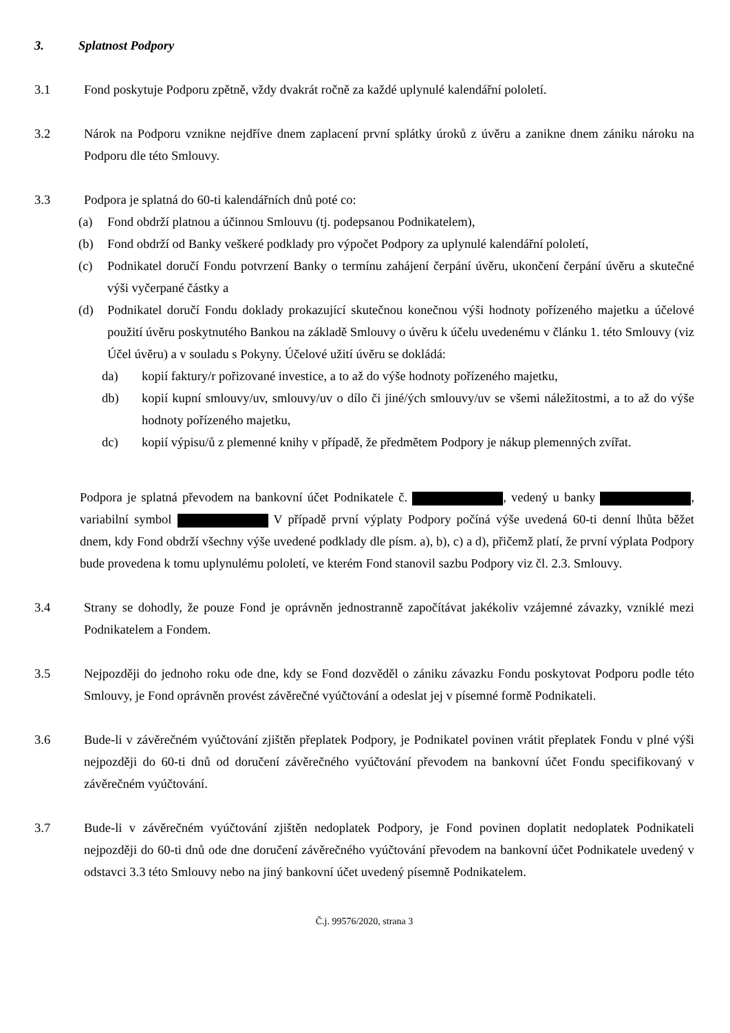3. Splatnost Podpory
3.1 Fond poskytuje Podporu zpětně, vždy dvakrát ročně za každé uplynulé kalendářní pololetí.
3.2 Nárok na Podporu vznikne nejdříve dnem zaplacení první splátky úroků z úvěru a zanikne dnem zániku nároku na Podporu dle této Smlouvy.
3.3 Podpora je splatná do 60-ti kalendářních dnů poté co:
(a) Fond obdrží platnou a účinnou Smlouvu (tj. podepsanou Podnikatelem),
(b) Fond obdrží od Banky veškeré podklady pro výpočet Podpory za uplynulé kalendářní pololetí,
(c) Podnikatel doručí Fondu potvrzení Banky o termínu zahájení čerpání úvěru, ukončení čerpání úvěru a skutečné výši vyčerpané částky a
(d) Podnikatel doručí Fondu doklady prokazující skutečnou konečnou výši hodnoty pořízeného majetku a účelové použití úvěru poskytnutého Bankou na základě Smlouvy o úvěru k účelu uvedenému v článku 1. této Smlouvy (viz Účel úvěru) a v souladu s Pokyny. Účelové užití úvěru se dokládá:
da) kopií faktury/r pořizované investice, a to až do výše hodnoty pořízeného majetku,
db) kopií kupní smlouvy/uv, smlouvy/uv o dílo či jiné/ých smlouvy/uv se všemi náležitostmi, a to až do výše hodnoty pořízeného majetku,
dc) kopií výpisu/ů z plemenné knihy v případě, že předmětem Podpory je nákup plemenných zvířat.
Podpora je splatná převodem na bankovní účet Podnikatele č. , vedený u banky , variabilní symbol V případě první výplaty Podpory počíná výše uvedená 60-ti denní lhůta běžet dnem, kdy Fond obdrží všechny výše uvedené podklady dle písm. a), b), c) a d), přičemž platí, že první výplata Podpory bude provedena k tomu uplynulému pololetí, ve kterém Fond stanovil sazbu Podpory viz čl. 2.3. Smlouvy.
3.4 Strany se dohodly, že pouze Fond je oprávněn jednostranně započítávat jakékoliv vzájemné závazky, vzniklé mezi Podnikatelem a Fondem.
3.5 Nejpozději do jednoho roku ode dne, kdy se Fond dozvěděl o zániku závazku Fondu poskytovat Podporu podle této Smlouvy, je Fond oprávněn provést závěrečné vyúčtování a odeslat jej v písemné formě Podnikateli.
3.6 Bude-li v závěrečném vyúčtování zjištěn přeplatek Podpory, je Podnikatel povinen vrátit přeplatek Fondu v plné výši nejpozději do 60-ti dnů od doručení závěrečného vyúčtování převodem na bankovní účet Fondu specifikovaný v závěrečném vyúčtování.
3.7 Bude-li v závěrečném vyúčtování zjištěn nedoplatek Podpory, je Fond povinen doplatit nedoplatek Podnikateli nejpozději do 60-ti dnů ode dne doručení závěrečného vyúčtování převodem na bankovní účet Podnikatele uvedený v odstavci 3.3 této Smlouvy nebo na jiný bankovní účet uvedený písemně Podnikatelem.
Č.j. 99576/2020, strana 3